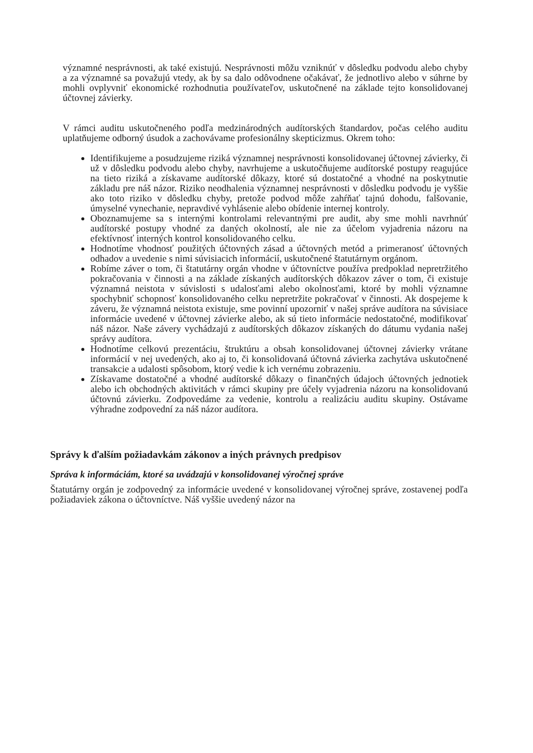významné nesprávnosti, ak také existujú. Nesprávnosti môžu vzniknúť v dôsledku podvodu alebo chyby a za významné sa považujú vtedy, ak by sa dalo odôvodnene očakávať, že jednotlivo alebo v súhrne by mohli ovplyvniť ekonomické rozhodnutia používateľov, uskutočnené na základe tejto konsolidovanej účtovnej závierky.
V rámci auditu uskutočneného podľa medzinárodných audítorských štandardov, počas celého auditu uplatňujeme odborný úsudok a zachovávame profesionálny skepticizmus. Okrem toho:
Identifikujeme a posudzujeme riziká významnej nesprávnosti konsolidovanej účtovnej závierky, či už v dôsledku podvodu alebo chyby, navrhujeme a uskutočňujeme audítorské postupy reagujúce na tieto riziká a získavame audítorské dôkazy, ktoré sú dostatočné a vhodné na poskytnutie základu pre náš názor. Riziko neodhalenia významnej nesprávnosti v dôsledku podvodu je vyššie ako toto riziko v dôsledku chyby, pretože podvod môže zahŕňať tajnú dohodu, falšovanie, úmyselné vynechanie, nepravdivé vyhlásenie alebo obídenie internej kontroly.
Oboznamujeme sa s internými kontrolami relevantnými pre audit, aby sme mohli navrhnúť audítorské postupy vhodné za daných okolností, ale nie za účelom vyjadrenia názoru na efektívnosť interných kontrol konsolidovaného celku.
Hodnotíme vhodnosť použitých účtovných zásad a účtovných metód a primeranosť účtovných odhadov a uvedenie s nimi súvisiacich informácií, uskutočnené štatutárnym orgánom.
Robíme záver o tom, či štatutárny orgán vhodne v účtovníctve používa predpoklad nepretržitého pokračovania v činnosti a na základe získaných audítorských dôkazov záver o tom, či existuje významná neistota v súvislosti s udalosťami alebo okolnosťami, ktoré by mohli významne spochybniť schopnosť konsolidovaného celku nepretržite pokračovať v činnosti. Ak dospejeme k záveru, že významná neistota existuje, sme povinní upozorniť v našej správe audítora na súvisiace informácie uvedené v účtovnej závierke alebo, ak sú tieto informácie nedostatočné, modifikovať náš názor. Naše závery vychádzajú z audítorských dôkazov získaných do dátumu vydania našej správy audítora.
Hodnotíme celkovú prezentáciu, štruktúru a obsah konsolidovanej účtovnej závierky vrátane informácií v nej uvedených, ako aj to, či konsolidovaná účtovná závierka zachytáva uskutočnené transakcie a udalosti spôsobom, ktorý vedie k ich vernému zobrazeniu.
Získavame dostatočné a vhodné audítorské dôkazy o finančných údajoch účtovných jednotiek alebo ich obchodných aktivitách v rámci skupiny pre účely vyjadrenia názoru na konsolidovanú účtovnú závierku. Zodpovedáme za vedenie, kontrolu a realizáciu auditu skupiny. Ostávame výhradne zodpovední za náš názor audítora.
Správy k ďalším požiadavkám zákonov a iných právnych predpisov
Správa k informáciám, ktoré sa uvádzajú v konsolidovanej výročnej správe
Štatutárny orgán je zodpovedný za informácie uvedené v konsolidovanej výročnej správe, zostavenej podľa požiadaviek zákona o účtovníctve. Náš vyššie uvedený názor na